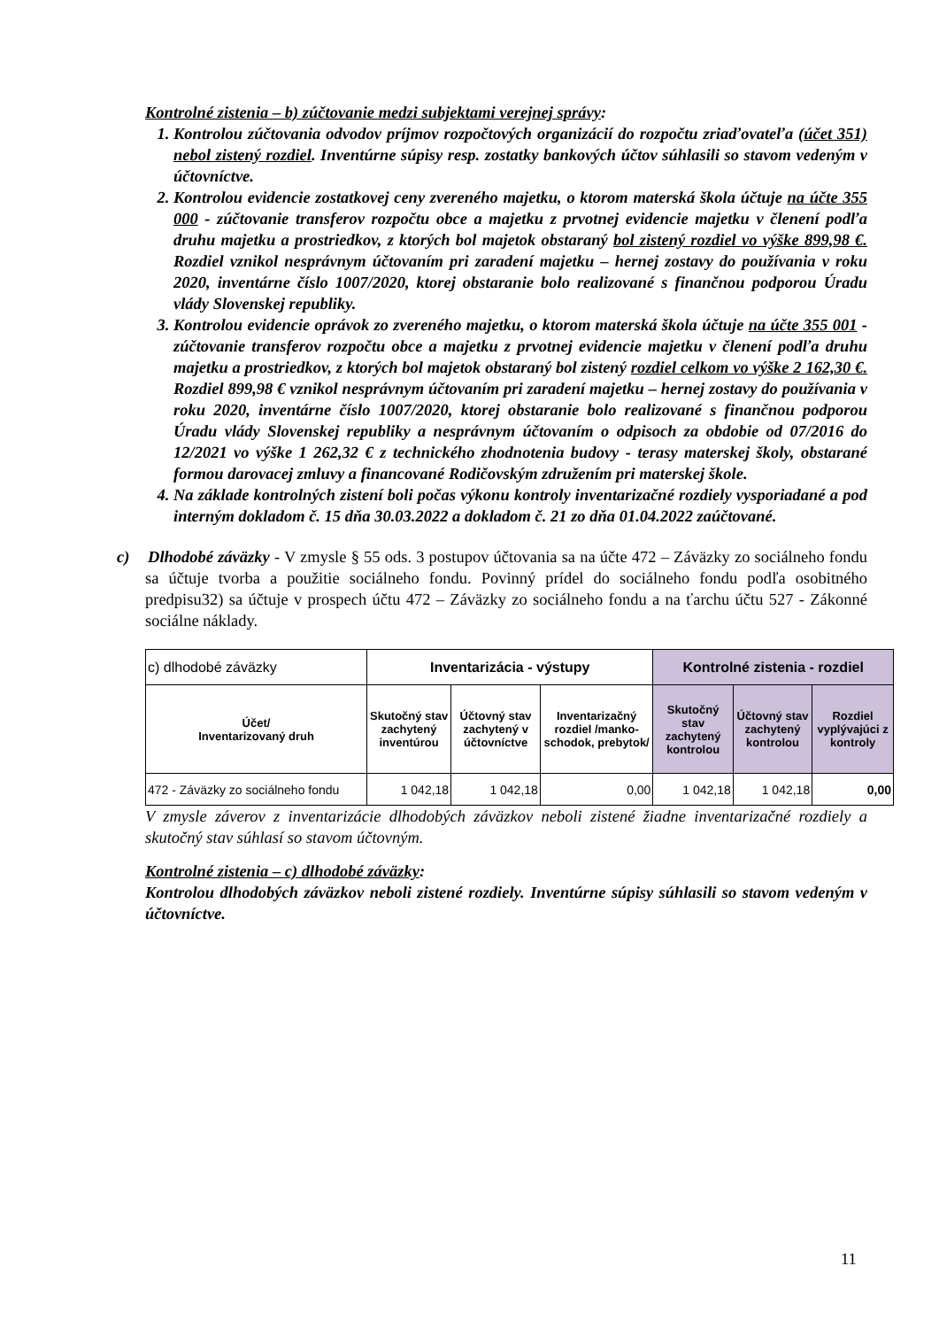Kontrolné zistenia – b) zúčtovanie medzi subjektami verejnej správy:
1. Kontrolou zúčtovania odvodov príjmov rozpočtových organizácií do rozpočtu zriaďovateľa (účet 351) nebol zistený rozdiel. Inventúrne súpisy resp. zostatky bankových účtov súhlasili so stavom vedeným v účtovníctve.
2. Kontrolou evidencie zostatkovej ceny zvereného majetku, o ktorom materská škola účtuje na účte 355 000 - zúčtovanie transferov rozpočtu obce a majetku z prvotnej evidencie majetku v členení podľa druhu majetku a prostriedkov, z ktorých bol majetok obstaraný bol zistený rozdiel vo výške 899,98 €. Rozdiel vznikol nesprávnym účtovaním pri zaradení majetku – hernej zostavy do používania v roku 2020, inventárne číslo 1007/2020, ktorej obstaranie bolo realizované s finančnou podporou Úradu vlády Slovenskej republiky.
3. Kontrolou evidencie oprávok zo zvereného majetku, o ktorom materská škola účtuje na účte 355 001 - zúčtovanie transferov rozpočtu obce a majetku z prvotnej evidencie majetku v členení podľa druhu majetku a prostriedkov, z ktorých bol majetok obstaraný bol zistený rozdiel celkom vo výške 2 162,30 €. Rozdiel 899,98 € vznikol nesprávnym účtovaním pri zaradení majetku – hernej zostavy do používania v roku 2020, inventárne číslo 1007/2020, ktorej obstaranie bolo realizované s finančnou podporou Úradu vlády Slovenskej republiky a nesprávnym účtovaním o odpisoch za obdobie od 07/2016 do 12/2021 vo výške 1 262,32 € z technického zhodnotenia budovy - terasy materskej školy, obstarané formou darovacej zmluvy a financované Rodičovským združením pri materskej škole.
4. Na základe kontrolných zistení boli počas výkonu kontroly inventarizačné rozdiely vysporiadané a pod interným dokladom č. 15 dňa 30.03.2022 a dokladom č. 21 zo dňa 01.04.2022 zaúčtované.
c) Dlhodobé záväzky - V zmysle § 55 ods. 3 postupov účtovania sa na účte 472 – Záväzky zo sociálneho fondu sa účtuje tvorba a použitie sociálneho fondu. Povinný prídel do sociálneho fondu podľa osobitného predpisu32) sa účtuje v prospech účtu 472 – Záväzky zo sociálneho fondu a na ťarchu účtu 527 - Zákonné sociálne náklady.
| c) dlhodobé záväzky | Inventarizácia - výstupy | | | Kontrolné zistenia - rozdiel | | |
| Účet/ Inventarizovaný druh | Skutočný stav zachytený inventúrou | Účtovný stav zachytený v účtovníctve | Inventarizačný rozdiel /manko- schodok, prebytok/ | Skutočný stav zachytený kontrolou | Účtovný stav zachytený kontrolou | Rozdiel vyplývajúci z kontroly |
| 472 - Záväzky zo sociálneho fondu | 1 042,18 | 1 042,18 | 0,00 | 1 042,18 | 1 042,18 | 0,00 |
V zmysle záverov z inventarizácie dlhodobých záväzkov neboli zistené žiadne inventarizačné rozdiely a skutočný stav súhlasí so stavom účtovným.
Kontrolné zistenia – c) dlhodobé záväzky:
Kontrolou dlhodobých záväzkov neboli zistené rozdiely. Inventúrne súpisy súhlasili so stavom vedeným v účtovníctve.
11